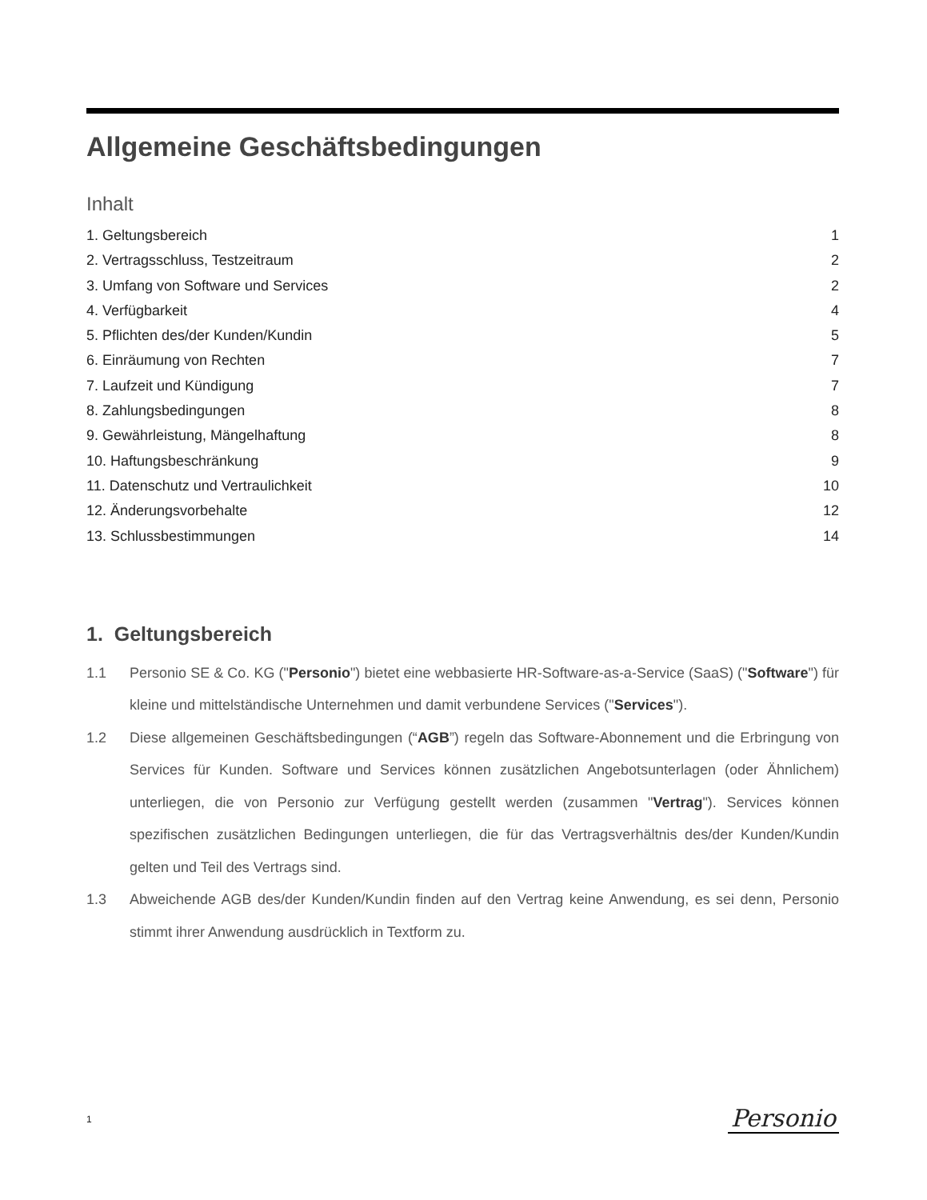Allgemeine Geschäftsbedingungen
Inhalt
1. Geltungsbereich 1
2. Vertragsschluss, Testzeitraum 2
3. Umfang von Software und Services 2
4. Verfügbarkeit 4
5. Pflichten des/der Kunden/Kundin 5
6. Einräumung von Rechten 7
7. Laufzeit und Kündigung 7
8. Zahlungsbedingungen 8
9. Gewährleistung, Mängelhaftung 8
10. Haftungsbeschränkung 9
11. Datenschutz und Vertraulichkeit 10
12. Änderungsvorbehalte 12
13. Schlussbestimmungen 14
1. Geltungsbereich
1.1 Personio SE & Co. KG ("Personio") bietet eine webbasierte HR-Software-as-a-Service (SaaS) ("Software") für kleine und mittelständische Unternehmen und damit verbundene Services ("Services").
1.2 Diese allgemeinen Geschäftsbedingungen (“AGB”) regeln das Software-Abonnement und die Erbringung von Services für Kunden. Software und Services können zusätzlichen Angebotsunterlagen (oder Ähnlichem) unterliegen, die von Personio zur Verfügung gestellt werden (zusammen "Vertrag"). Services können spezifischen zusätzlichen Bedingungen unterliegen, die für das Vertragsverhältnis des/der Kunden/Kundin gelten und Teil des Vertrags sind.
1.3 Abweichende AGB des/der Kunden/Kundin finden auf den Vertrag keine Anwendung, es sei denn, Personio stimmt ihrer Anwendung ausdrücklich in Textform zu.
1 Personio